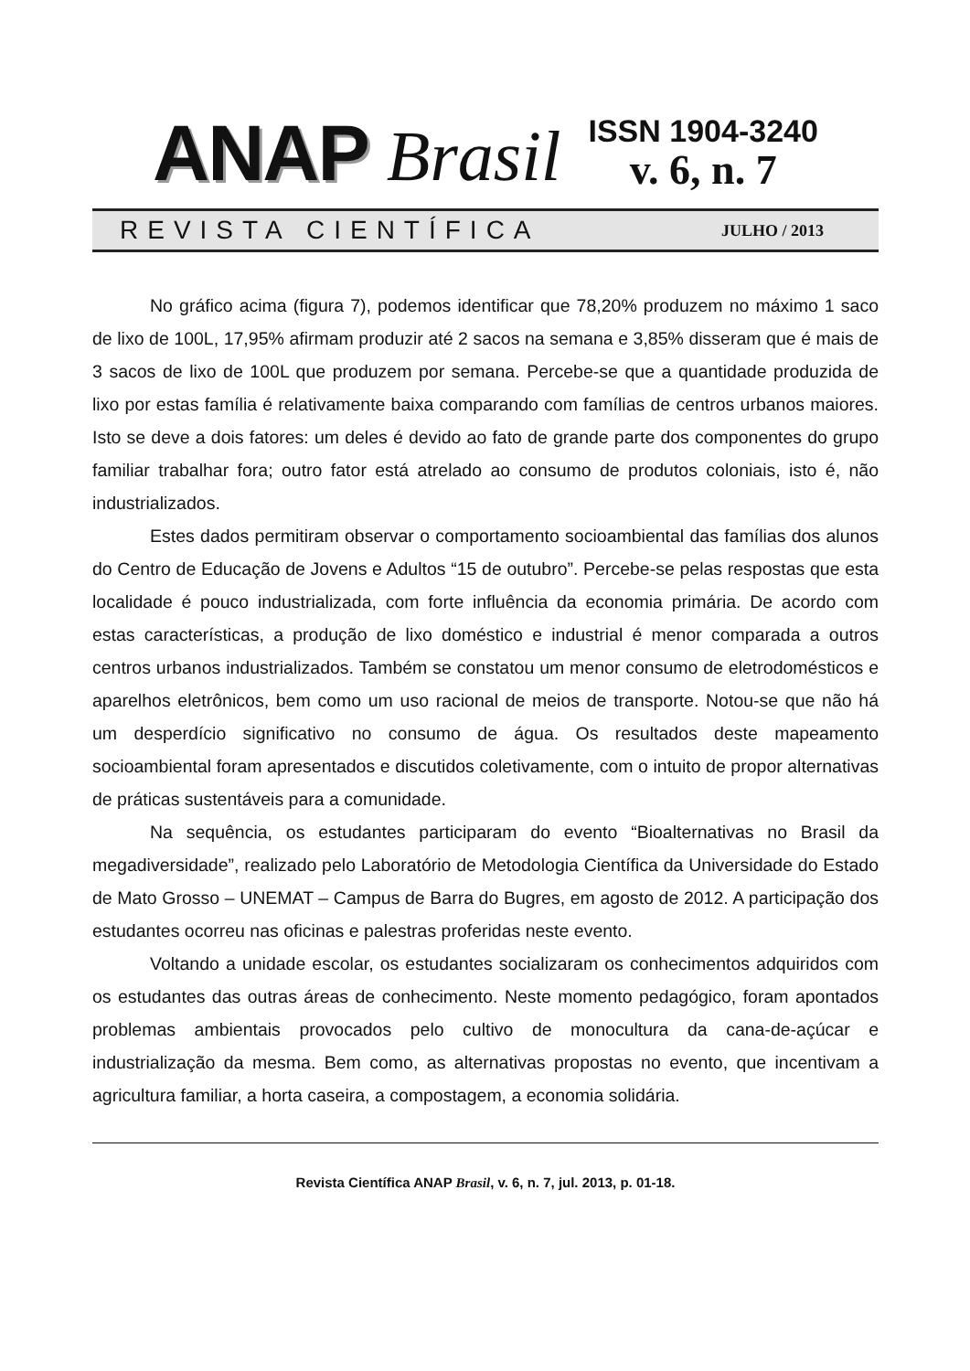ANAP Brasil
ISSN 1904-3240
v. 6, n. 7
REVISTA CIENTÍFICA JULHO / 2013
No gráfico acima (figura 7), podemos identificar que 78,20% produzem no máximo 1 saco de lixo de 100L, 17,95% afirmam produzir até 2 sacos na semana e 3,85% disseram que é mais de 3 sacos de lixo de 100L que produzem por semana. Percebe-se que a quantidade produzida de lixo por estas família é relativamente baixa comparando com famílias de centros urbanos maiores. Isto se deve a dois fatores: um deles é devido ao fato de grande parte dos componentes do grupo familiar trabalhar fora; outro fator está atrelado ao consumo de produtos coloniais, isto é, não industrializados.
Estes dados permitiram observar o comportamento socioambiental das famílias dos alunos do Centro de Educação de Jovens e Adultos “15 de outubro”. Percebe-se pelas respostas que esta localidade é pouco industrializada, com forte influência da economia primária. De acordo com estas características, a produção de lixo doméstico e industrial é menor comparada a outros centros urbanos industrializados. Também se constatou um menor consumo de eletrodomésticos e aparelhos eletrônicos, bem como um uso racional de meios de transporte. Notou-se que não há um desperdício significativo no consumo de água. Os resultados deste mapeamento socioambiental foram apresentados e discutidos coletivamente, com o intuito de propor alternativas de práticas sustentáveis para a comunidade.
Na sequência, os estudantes participaram do evento “Bioalternativas no Brasil da megadiversidade”, realizado pelo Laboratório de Metodologia Científica da Universidade do Estado de Mato Grosso – UNEMAT – Campus de Barra do Bugres, em agosto de 2012. A participação dos estudantes ocorreu nas oficinas e palestras proferidas neste evento.
Voltando a unidade escolar, os estudantes socializaram os conhecimentos adquiridos com os estudantes das outras áreas de conhecimento. Neste momento pedagógico, foram apontados problemas ambientais provocados pelo cultivo de monocultura da cana-de-açúcar e industrialização da mesma. Bem como, as alternativas propostas no evento, que incentivam a agricultura familiar, a horta caseira, a compostagem, a economia solidária.
Revista Científica ANAP Brasil, v. 6, n. 7, jul. 2013, p. 01-18.